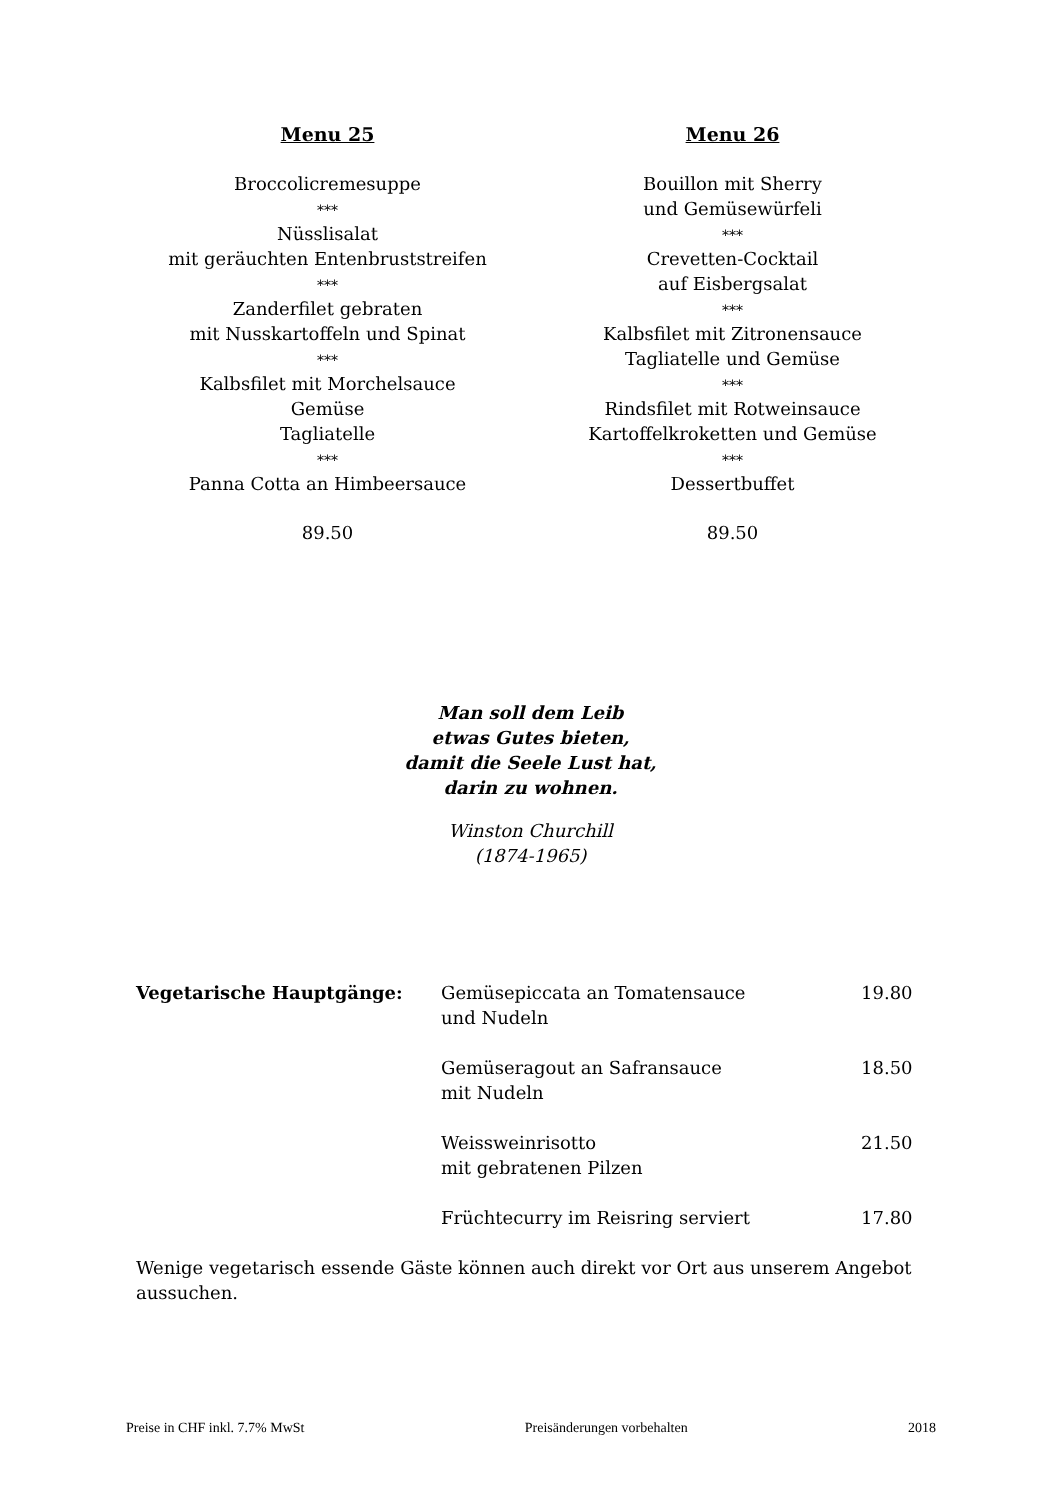Menu 25
Broccolicremesuppe
***
Nüsslisalat
mit geräuchten Entenbruststreifen
***
Zanderfilet gebraten
mit Nusskartoffeln und Spinat
***
Kalbsfilet mit Morchelsauce
Gemüse
Tagliatelle
***
Panna Cotta an Himbeersauce
89.50
Menu 26
Bouillon mit Sherry
und Gemüsewürfeli
***
Crevetten-Cocktail
auf Eisbergsalat
***
Kalbsfilet mit Zitronensauce
Tagliatelle und Gemüse
***
Rindsfilet mit Rotweinsauce
Kartoffelkroketten und Gemüse
***
Dessertbuffet
89.50
Man soll dem Leib
etwas Gutes bieten,
damit die Seele Lust hat,
darin zu wohnen.
Winston Churchill
(1874-1965)
| Vegetarische Hauptgänge: | Gemüsepiccata an Tomatensauce und Nudeln | 19.80 |
| | Gemüseragout an Safransauce mit Nudeln | 18.50 |
| | Weissweinrisotto mit gebratenen Pilzen | 21.50 |
| | Früchtecurry im Reisring serviert | 17.80 |
Wenige vegetarisch essende Gäste können auch direkt vor Ort aus unserem Angebot aussuchen.
Preise in CHF inkl. 7.7% MwSt Preisänderungen vorbehalten 2018